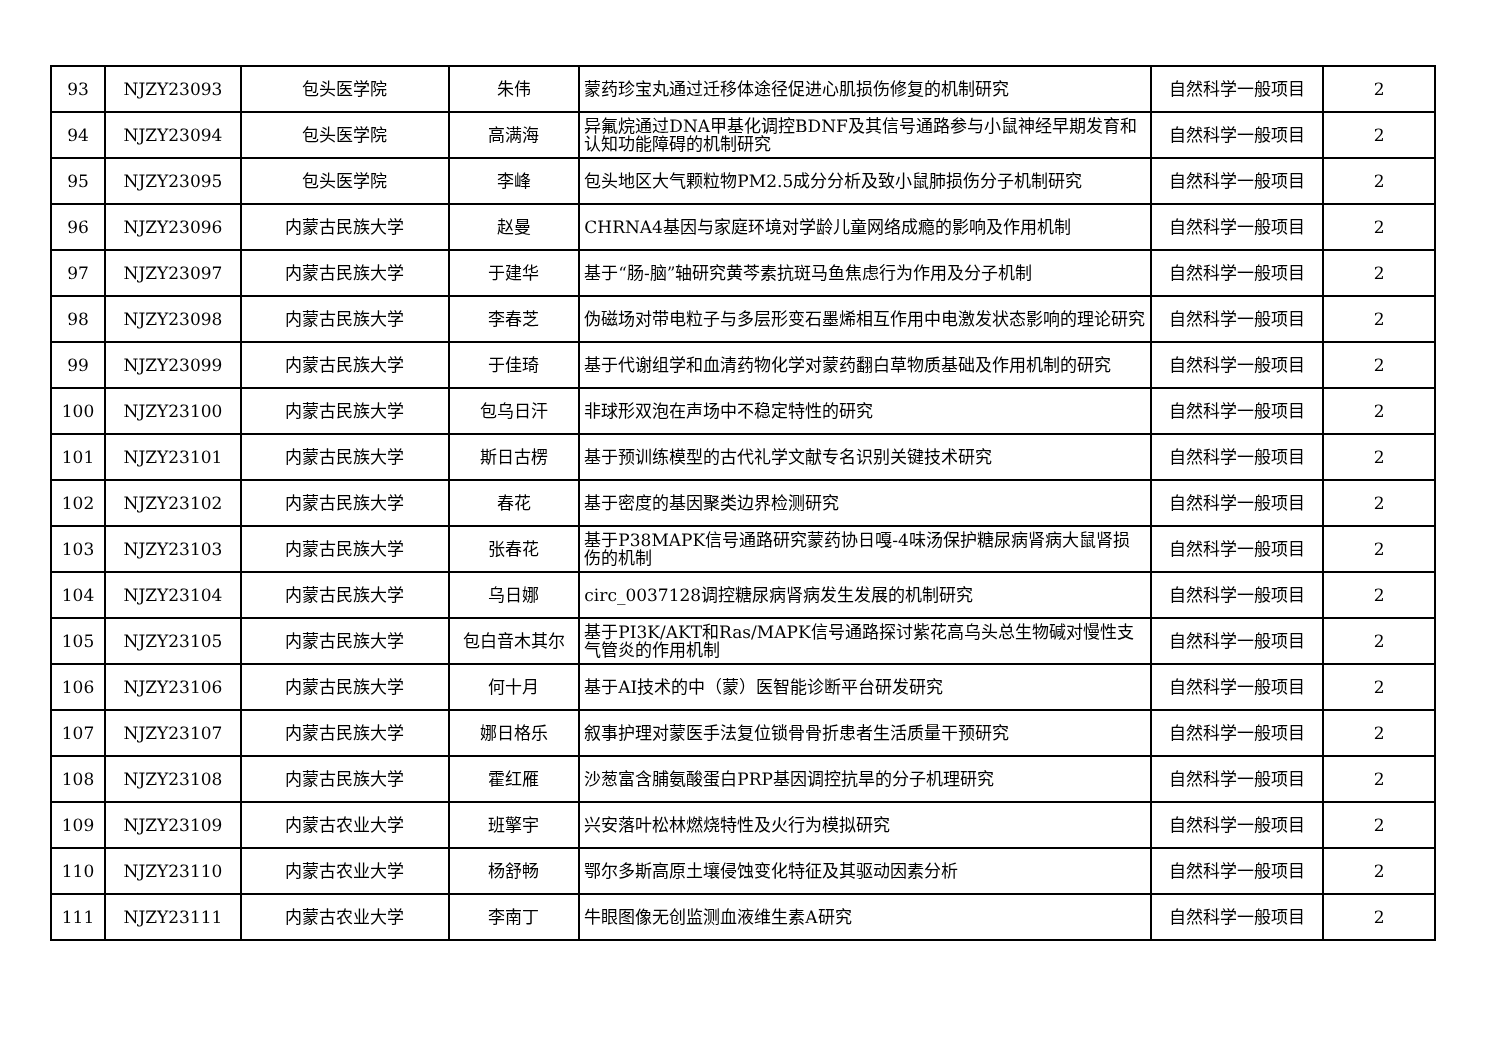| 93 | NJZY23093 | 包头医学院 | 朱伟 | 蒙药珍宝丸通过迁移体途径促进心肌损伤修复的机制研究 | 自然科学一般项目 | 2 |
| 94 | NJZY23094 | 包头医学院 | 高满海 | 异氟烷通过DNA甲基化调控BDNF及其信号通路参与小鼠神经早期发育和认知功能障碍的机制研究 | 自然科学一般项目 | 2 |
| 95 | NJZY23095 | 包头医学院 | 李峰 | 包头地区大气颗粒物PM2.5成分分析及致小鼠肺损伤分子机制研究 | 自然科学一般项目 | 2 |
| 96 | NJZY23096 | 内蒙古民族大学 | 赵曼 | CHRNA4基因与家庭环境对学龄儿童网络成瘾的影响及作用机制 | 自然科学一般项目 | 2 |
| 97 | NJZY23097 | 内蒙古民族大学 | 于建华 | 基于“肠-脑”轴研究黄芩素抗斑马鱼焦虑行为作用及分子机制 | 自然科学一般项目 | 2 |
| 98 | NJZY23098 | 内蒙古民族大学 | 李春芝 | 伪磁场对带电粒子与多层形变石墨烯相互作用中电激发状态影响的理论研究 | 自然科学一般项目 | 2 |
| 99 | NJZY23099 | 内蒙古民族大学 | 于佳琦 | 基于代谢组学和血清药物化学对蒙药翻白草物质基础及作用机制的研究 | 自然科学一般项目 | 2 |
| 100 | NJZY23100 | 内蒙古民族大学 | 包乌日汗 | 非球形双泡在声场中不稳定特性的研究 | 自然科学一般项目 | 2 |
| 101 | NJZY23101 | 内蒙古民族大学 | 斯日古楞 | 基于预训练模型的古代礼学文献专名识别关键技术研究 | 自然科学一般项目 | 2 |
| 102 | NJZY23102 | 内蒙古民族大学 | 春花 | 基于密度的基因聚类边界检测研究 | 自然科学一般项目 | 2 |
| 103 | NJZY23103 | 内蒙古民族大学 | 张春花 | 基于P38MAPK信号通路研究蒙药协日嘎-4味汤保护糖尿病肾病大鼠肾损伤的机制 | 自然科学一般项目 | 2 |
| 104 | NJZY23104 | 内蒙古民族大学 | 乌日娜 | circ_0037128调控糖尿病肾病发生发展的机制研究 | 自然科学一般项目 | 2 |
| 105 | NJZY23105 | 内蒙古民族大学 | 包白音木其尔 | 基于PI3K/AKT和Ras/MAPK信号通路探讨紫花高乌头总生物碱对慢性支气管炎的作用机制 | 自然科学一般项目 | 2 |
| 106 | NJZY23106 | 内蒙古民族大学 | 何十月 | 基于AI技术的中（蒙）医智能诊断平台研发研究 | 自然科学一般项目 | 2 |
| 107 | NJZY23107 | 内蒙古民族大学 | 娜日格乐 | 叙事护理对蒙医手法复位锁骨骨折患者生活质量干预研究 | 自然科学一般项目 | 2 |
| 108 | NJZY23108 | 内蒙古民族大学 | 霍红雁 | 沙葱富含脯氨酸蛋白PRP基因调控抗旱的分子机理研究 | 自然科学一般项目 | 2 |
| 109 | NJZY23109 | 内蒙古农业大学 | 班擎宇 | 兴安落叶松林燃烧特性及火行为模拟研究 | 自然科学一般项目 | 2 |
| 110 | NJZY23110 | 内蒙古农业大学 | 杨舒畅 | 鄂尔多斯高原土壤侵蚀变化特征及其驱动因素分析 | 自然科学一般项目 | 2 |
| 111 | NJZY23111 | 内蒙古农业大学 | 李南丁 | 牛眼图像无创监测血液维生素A研究 | 自然科学一般项目 | 2 |